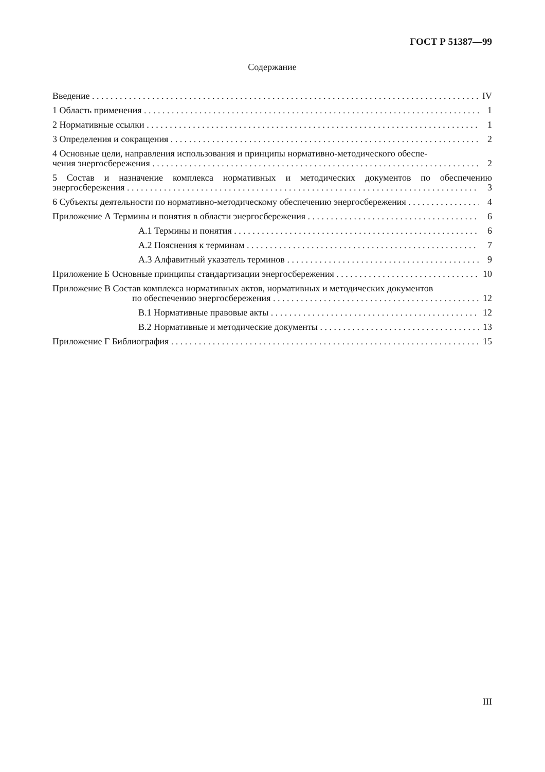ГОСТ Р 51387—99
Содержание
Введение IV
1 Область применения 1
2 Нормативные ссылки 1
3 Определения и сокращения 2
4 Основные цели, направления использования и принципы нормативно-методического обеспе-
чения энергосбережения 2
5 Состав и назначение комплекса нормативных и методических документов по обеспечению
энергосбережения 3
6 Субъекты деятельности по нормативно-методическому обеспечению энергосбережения 4
Приложение А Термины и понятия в области энергосбережения 6
А.1 Термины и понятия 6
А.2 Пояснения к терминам 7
А.3 Алфавитный указатель терминов 9
Приложение Б Основные принципы стандартизации энергосбережения 10
Приложение В Состав комплекса нормативных актов, нормативных и методических документов
по обеспечению энергосбережения 12
В.1 Нормативные правовые акты 12
В.2 Нормативные и методические документы 13
Приложение Г Библиография 15
III